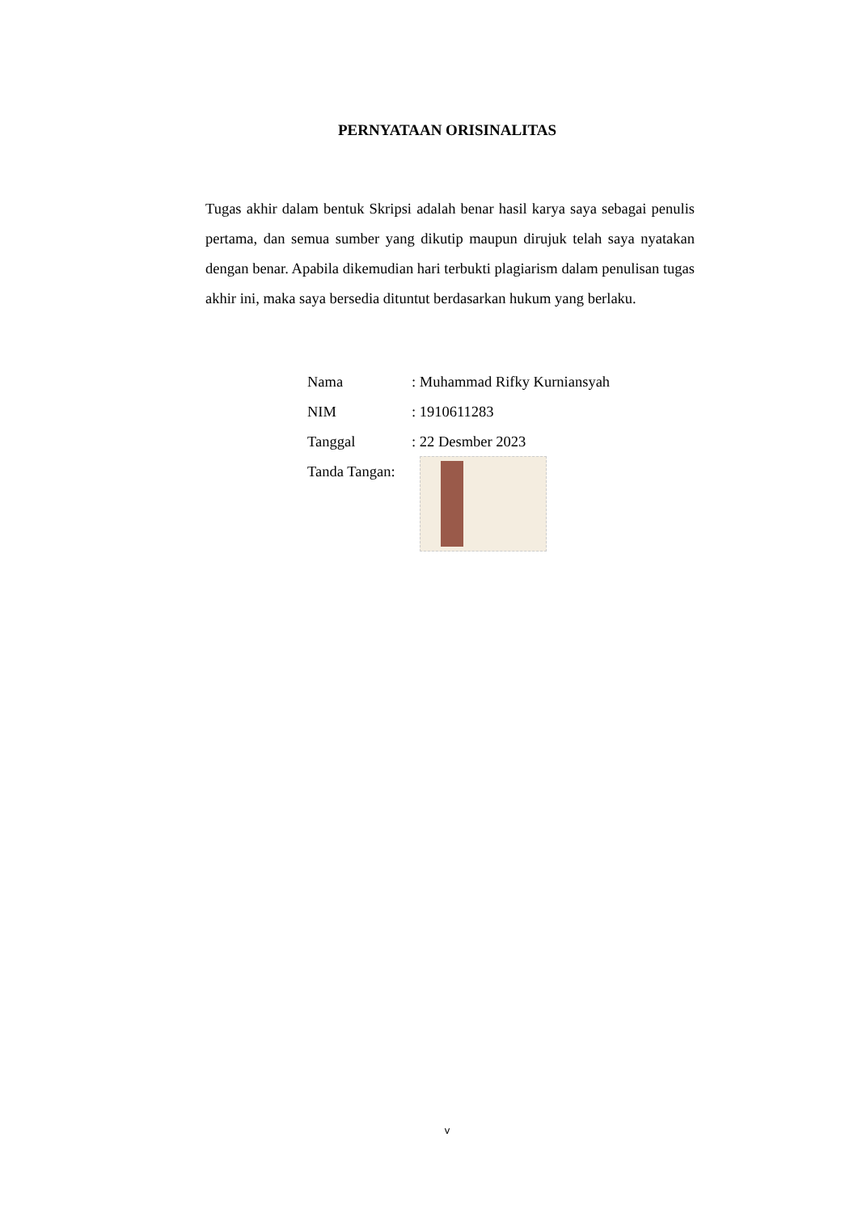PERNYATAAN ORISINALITAS
Tugas akhir dalam bentuk Skripsi adalah benar hasil karya saya sebagai penulis pertama, dan semua sumber yang dikutip maupun dirujuk telah saya nyatakan dengan benar. Apabila dikemudian hari terbukti plagiarism dalam penulisan tugas akhir ini, maka saya bersedia dituntut berdasarkan hukum yang berlaku.
| Nama | : Muhammad Rifky Kurniansyah |
| NIM | : 1910611283 |
| Tanggal | : 22 Desmber 2023 |
| Tanda Tangan: | |
v